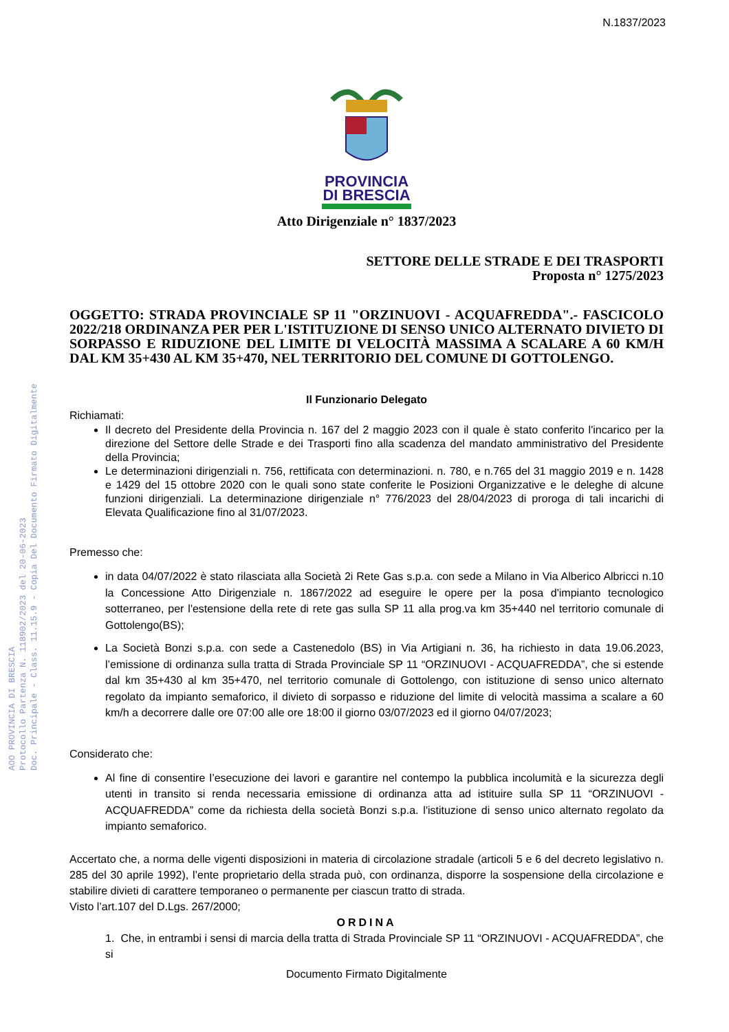N.1837/2023
AOO PROVINCIA DI BRESCIA
Protocollo Partenza N. 118902/2023 del 20-06-2023
Doc. Principale - Class. 11.15.9 - Copia Del Documento Firmato Digitalmente
PROVINCIA
DI BRESCIA
Atto Dirigenziale n° 1837/2023
SETTORE DELLE STRADE E DEI TRASPORTI
Proposta n° 1275/2023
OGGETTO: STRADA PROVINCIALE SP 11 "ORZINUOVI - ACQUAFREDDA".- FASCICOLO 2022/218 ORDINANZA PER PER L'ISTITUZIONE DI SENSO UNICO ALTERNATO DIVIETO DI SORPASSO E RIDUZIONE DEL LIMITE DI VELOCITÀ MASSIMA A SCALARE A 60 KM/H DAL KM 35+430 AL KM 35+470, NEL TERRITORIO DEL COMUNE DI GOTTOLENGO.
Il Funzionario Delegato
Richiamati:
Il decreto del Presidente della Provincia n. 167 del 2 maggio 2023 con il quale è stato conferito l'incarico per la direzione del Settore delle Strade e dei Trasporti fino alla scadenza del mandato amministrativo del Presidente della Provincia;
Le determinazioni dirigenziali n. 756, rettificata con determinazioni. n. 780, e n.765 del 31 maggio 2019 e n. 1428 e 1429 del 15 ottobre 2020 con le quali sono state conferite le Posizioni Organizzative e le deleghe di alcune funzioni dirigenziali. La determinazione dirigenziale n° 776/2023 del 28/04/2023 di proroga di tali incarichi di Elevata Qualificazione fino al 31/07/2023.
Premesso che:
in data 04/07/2022 è stato rilasciata alla Società 2i Rete Gas s.p.a. con sede a Milano in Via Alberico Albricci n.10 la Concessione Atto Dirigenziale n. 1867/2022 ad eseguire le opere per la posa d'impianto tecnologico sotterraneo, per l'estensione della rete di rete gas sulla SP 11 alla prog.va km 35+440 nel territorio comunale di Gottolengo(BS);
La Società Bonzi s.p.a. con sede a Castenedolo (BS) in Via Artigiani n. 36, ha richiesto in data 19.06.2023, l’emissione di ordinanza sulla tratta di Strada Provinciale SP 11 “ORZINUOVI - ACQUAFREDDA”, che si estende dal km 35+430 al km 35+470, nel territorio comunale di Gottolengo, con istituzione di senso unico alternato regolato da impianto semaforico, il divieto di sorpasso e riduzione del limite di velocità massima a scalare a 60 km/h a decorrere dalle ore 07:00 alle ore 18:00 il giorno 03/07/2023 ed il giorno 04/07/2023;
Considerato che:
Al fine di consentire l’esecuzione dei lavori e garantire nel contempo la pubblica incolumità e la sicurezza degli utenti in transito si renda necessaria emissione di ordinanza atta ad istituire sulla SP 11 “ORZINUOVI - ACQUAFREDDA” come da richiesta della società Bonzi s.p.a. l'istituzione di senso unico alternato regolato da impianto semaforico.
Accertato che, a norma delle vigenti disposizioni in materia di circolazione stradale (articoli 5 e 6 del decreto legislativo n. 285 del 30 aprile 1992), l’ente proprietario della strada può, con ordinanza, disporre la sospensione della circolazione e stabilire divieti di carattere temporaneo o permanente per ciascun tratto di strada.
Visto l’art.107 del D.Lgs. 267/2000;
ORDINA
1. Che, in entrambi i sensi di marcia della tratta di Strada Provinciale SP 11 “ORZINUOVI - ACQUAFREDDA”, che si
Documento Firmato Digitalmente